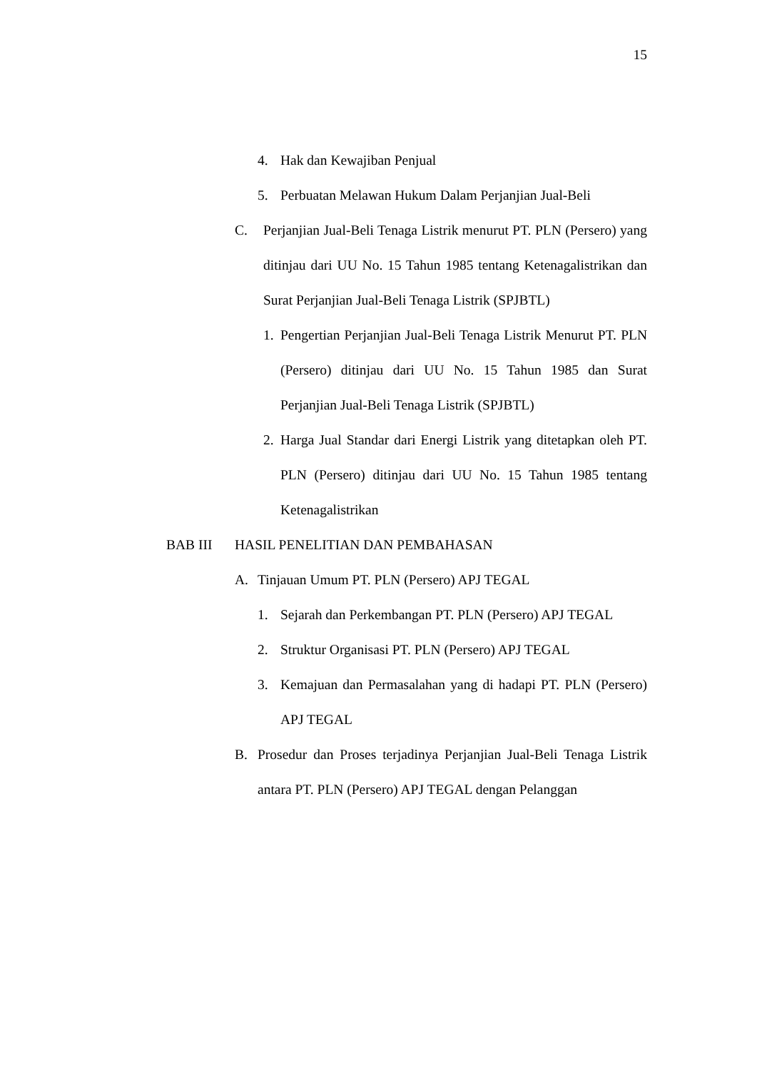15
4. Hak dan Kewajiban Penjual
5. Perbuatan Melawan Hukum Dalam Perjanjian Jual-Beli
C. Perjanjian Jual-Beli Tenaga Listrik menurut PT. PLN (Persero) yang ditinjau dari UU No. 15 Tahun 1985 tentang Ketenagalistrikan dan Surat Perjanjian Jual-Beli Tenaga Listrik (SPJBTL)
1. Pengertian Perjanjian Jual-Beli Tenaga Listrik Menurut PT. PLN (Persero) ditinjau dari UU No. 15 Tahun 1985 dan Surat Perjanjian Jual-Beli Tenaga Listrik (SPJBTL)
2. Harga Jual Standar dari Energi Listrik yang ditetapkan oleh PT. PLN (Persero) ditinjau dari UU No. 15 Tahun 1985 tentang Ketenagalistrikan
BAB III HASIL PENELITIAN DAN PEMBAHASAN
A. Tinjauan Umum PT. PLN (Persero) APJ TEGAL
1. Sejarah dan Perkembangan PT. PLN (Persero) APJ TEGAL
2. Struktur Organisasi PT. PLN (Persero) APJ TEGAL
3. Kemajuan dan Permasalahan yang di hadapi PT. PLN (Persero) APJ TEGAL
B. Prosedur dan Proses terjadinya Perjanjian Jual-Beli Tenaga Listrik antara PT. PLN (Persero) APJ TEGAL dengan Pelanggan